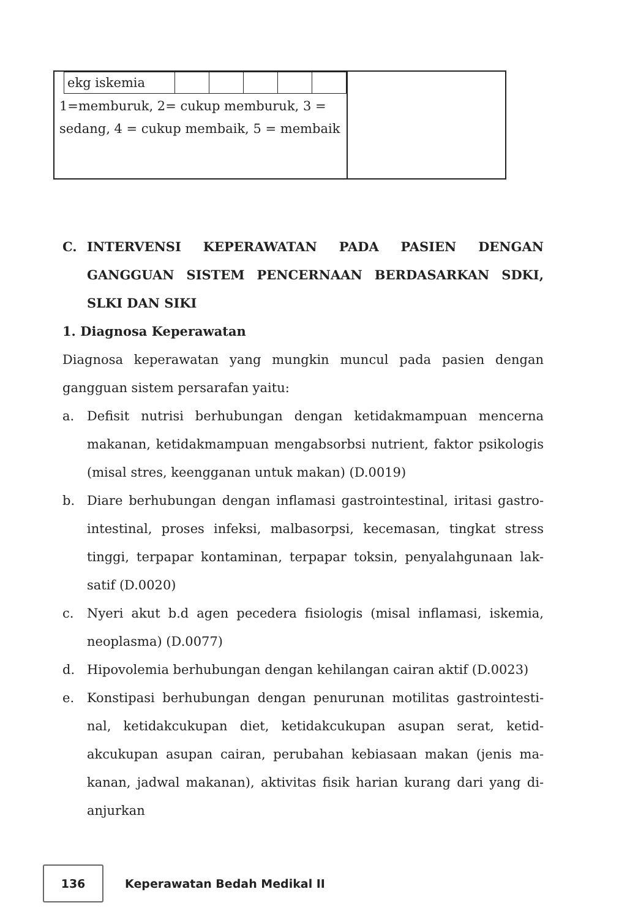| / ekg iskemia / / / / / / 1=memburuk, 2= cukup memburuk, 3 = sedang, 4 = cukup membaik, 5 = membaik | |
C. INTERVENSI KEPERAWATAN PADA PASIEN DENGAN GANGGUAN SISTEM PENCERNAAN BERDASARKAN SDKI, SLKI DAN SIKI
1. Diagnosa Keperawatan
Diagnosa keperawatan yang mungkin muncul pada pasien dengan gangguan sistem persarafan yaitu:
a. Defisit nutrisi berhubungan dengan ketidakmampuan mencerna makanan, ketidakmampuan mengabsorbsi nutrient, faktor psikologis (misal stres, keengganan untuk makan) (D.0019)
b. Diare berhubungan dengan inflamasi gastrointestinal, iritasi gastro-intestinal, proses infeksi, malbasorpsi, kecemasan, tingkat stress tinggi, terpapar kontaminan, terpapar toksin, penyalahgunaan lak-satif (D.0020)
c. Nyeri akut b.d agen pecedera fisiologis (misal inflamasi, iskemia, neoplasma) (D.0077)
d. Hipovolemia berhubungan dengan kehilangan cairan aktif (D.0023)
e. Konstipasi berhubungan dengan penurunan motilitas gastrointesti-nal, ketidakcukupan diet, ketidakcukupan asupan serat, ketid-akcukupan asupan cairan, perubahan kebiasaan makan (jenis ma-kanan, jadwal makanan), aktivitas fisik harian kurang dari yang di-anjurkan
136
Keperawatan Bedah Medikal II